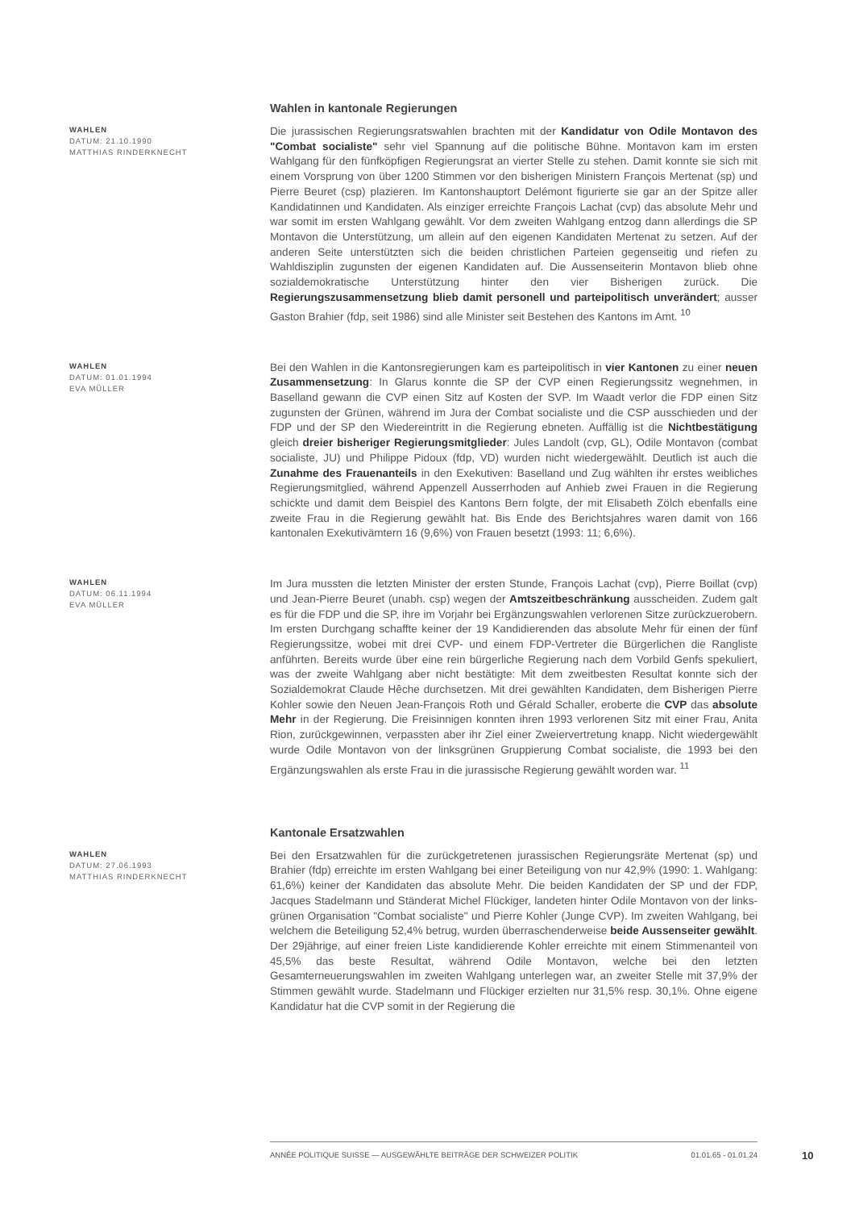Wahlen in kantonale Regierungen
WAHLEN
DATUM: 21.10.1990
MATTHIAS RINDERKNECHT
Die jurassischen Regierungsratswahlen brachten mit der Kandidatur von Odile Montavon des "Combat socialiste" sehr viel Spannung auf die politische Bühne. Montavon kam im ersten Wahlgang für den fünfköpfigen Regierungsrat an vierter Stelle zu stehen. Damit konnte sie sich mit einem Vorsprung von über 1200 Stimmen vor den bisherigen Ministern François Mertenat (sp) und Pierre Beuret (csp) plazieren. Im Kantonshauptort Delémont figurierte sie gar an der Spitze aller Kandidatinnen und Kandidaten. Als einziger erreichte François Lachat (cvp) das absolute Mehr und war somit im ersten Wahlgang gewählt. Vor dem zweiten Wahlgang entzog dann allerdings die SP Montavon die Unterstützung, um allein auf den eigenen Kandidaten Mertenat zu setzen. Auf der anderen Seite unterstützten sich die beiden christlichen Parteien gegenseitig und riefen zu Wahldisziplin zugunsten der eigenen Kandidaten auf. Die Aussenseiterin Montavon blieb ohne sozialdemokratische Unterstützung hinter den vier Bisherigen zurück. Die Regierungszusammensetzung blieb damit personell und parteipolitisch unverändert; ausser Gaston Brahier (fdp, seit 1986) sind alle Minister seit Bestehen des Kantons im Amt. <sup>10</sup>
WAHLEN
DATUM: 01.01.1994
EVA MÜLLER
Bei den Wahlen in die Kantonsregierungen kam es parteipolitisch in vier Kantonen zu einer neuen Zusammensetzung: In Glarus konnte die SP der CVP einen Regierungssitz wegnehmen, in Baselland gewann die CVP einen Sitz auf Kosten der SVP. Im Waadt verlor die FDP einen Sitz zugunsten der Grünen, während im Jura der Combat socialiste und die CSP ausschieden und der FDP und der SP den Wiedereintritt in die Regierung ebneten. Auffällig ist die Nichtbestätigung gleich dreier bisheriger Regierungsmitglieder: Jules Landolt (cvp, GL), Odile Montavon (combat socialiste, JU) und Philippe Pidoux (fdp, VD) wurden nicht wiedergewählt. Deutlich ist auch die Zunahme des Frauenanteils in den Exekutiven: Baselland und Zug wählten ihr erstes weibliches Regierungsmitglied, während Appenzell Ausserrhoden auf Anhieb zwei Frauen in die Regierung schickte und damit dem Beispiel des Kantons Bern folgte, der mit Elisabeth Zölch ebenfalls eine zweite Frau in die Regierung gewählt hat. Bis Ende des Berichtsjahres waren damit von 166 kantonalen Exekutivämtern 16 (9,6%) von Frauen besetzt (1993: 11; 6,6%).
WAHLEN
DATUM: 06.11.1994
EVA MÜLLER
Im Jura mussten die letzten Minister der ersten Stunde, François Lachat (cvp), Pierre Boillat (cvp) und Jean-Pierre Beuret (unabh. csp) wegen der Amtszeitbeschränkung ausscheiden. Zudem galt es für die FDP und die SP, ihre im Vorjahr bei Ergänzungswahlen verlorenen Sitze zurückzuerobern. Im ersten Durchgang schaffte keiner der 19 Kandidierenden das absolute Mehr für einen der fünf Regierungssitze, wobei mit drei CVP- und einem FDP-Vertreter die Bürgerlichen die Rangliste anführten. Bereits wurde über eine rein bürgerliche Regierung nach dem Vorbild Genfs spekuliert, was der zweite Wahlgang aber nicht bestätigte: Mit dem zweitbesten Resultat konnte sich der Sozialdemokrat Claude Hêche durchsetzen. Mit drei gewählten Kandidaten, dem Bisherigen Pierre Kohler sowie den Neuen Jean-François Roth und Gérald Schaller, eroberte die CVP das absolute Mehr in der Regierung. Die Freisinnigen konnten ihren 1993 verlorenen Sitz mit einer Frau, Anita Rion, zurückgewinnen, verpassten aber ihr Ziel einer Zweiervertretung knapp. Nicht wiedergewählt wurde Odile Montavon von der linksgrünen Gruppierung Combat socialiste, die 1993 bei den Ergänzungswahlen als erste Frau in die jurassische Regierung gewählt worden war. <sup>11</sup>
Kantonale Ersatzwahlen
WAHLEN
DATUM: 27.06.1993
MATTHIAS RINDERKNECHT
Bei den Ersatzwahlen für die zurückgetretenen jurassischen Regierungsräte Mertenat (sp) und Brahier (fdp) erreichte im ersten Wahlgang bei einer Beteiligung von nur 42,9% (1990: 1. Wahlgang: 61,6%) keiner der Kandidaten das absolute Mehr. Die beiden Kandidaten der SP und der FDP, Jacques Stadelmann und Ständerat Michel Flückiger, landeten hinter Odile Montavon von der links-grünen Organisation "Combat socialiste" und Pierre Kohler (Junge CVP). Im zweiten Wahlgang, bei welchem die Beteiligung 52,4% betrug, wurden überraschenderweise beide Aussenseiter gewählt. Der 29jährige, auf einer freien Liste kandidierende Kohler erreichte mit einem Stimmenanteil von 45,5% das beste Resultat, während Odile Montavon, welche bei den letzten Gesamterneuerungswahlen im zweiten Wahlgang unterlegen war, an zweiter Stelle mit 37,9% der Stimmen gewählt wurde. Stadelmann und Flückiger erzielten nur 31,5% resp. 30,1%. Ohne eigene Kandidatur hat die CVP somit in der Regierung die
ANNÉE POLITIQUE SUISSE — AUSGEWÄHLTE BEITRÄGE DER SCHWEIZER POLITIK 01.01.65 - 01.01.24
10